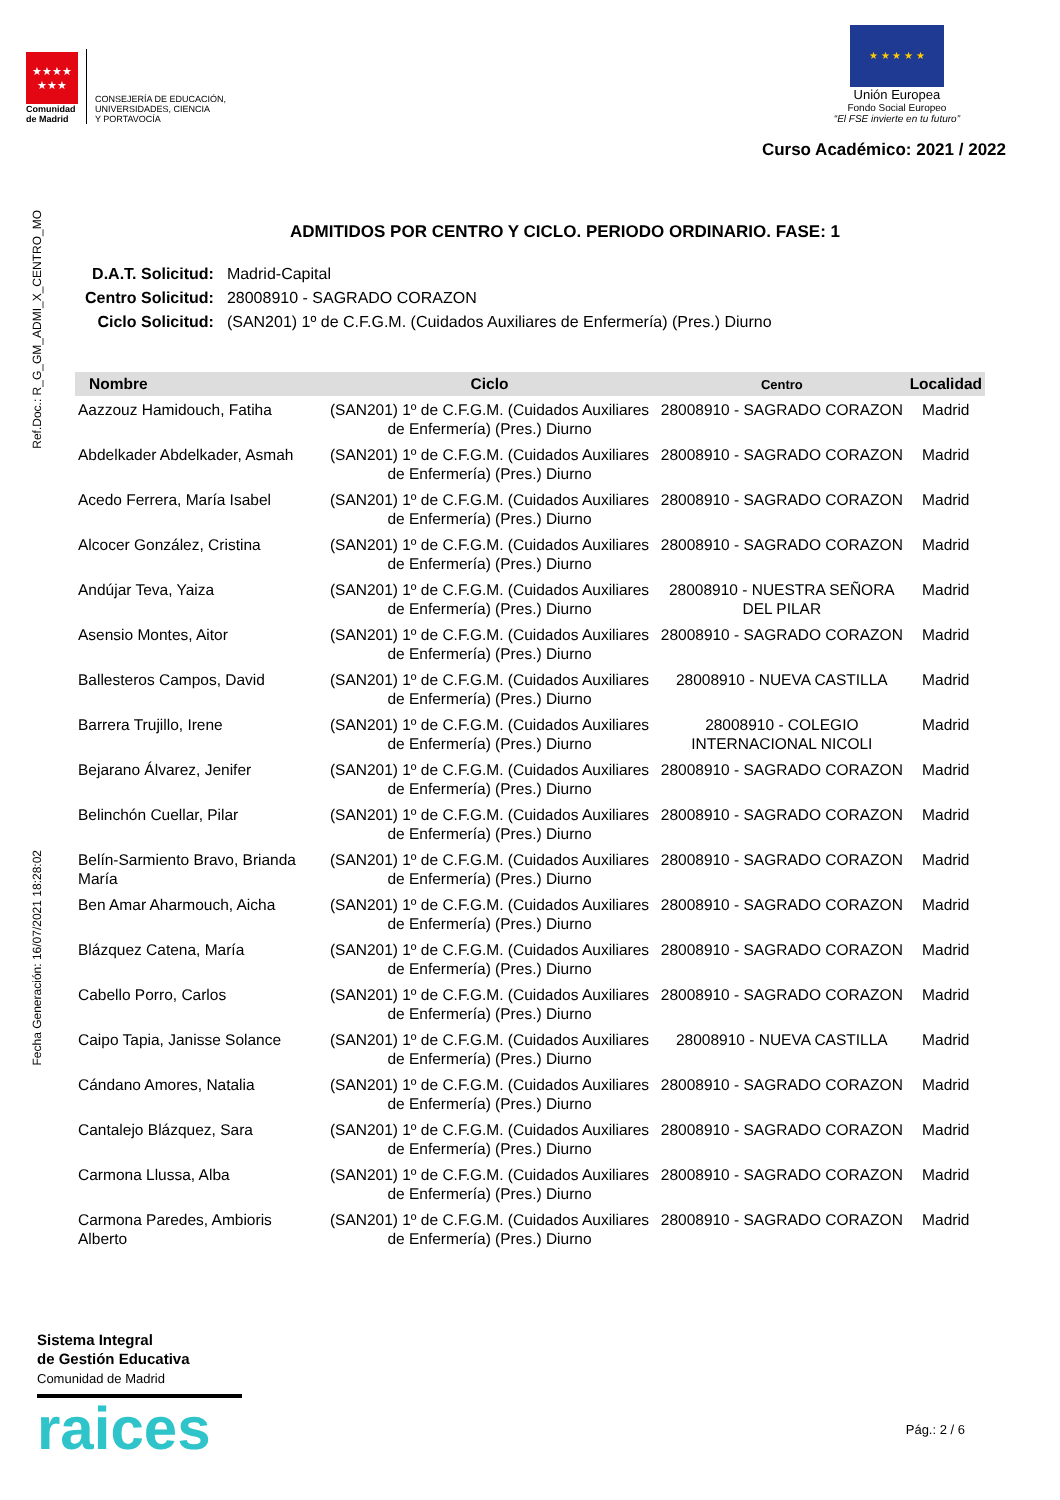★★★★
★★★
Comunidad
de Madrid
CONSEJERÍA DE EDUCACIÓN,
UNIVERSIDADES, CIENCIA
Y PORTAVOCÍA
★ ★ ★ ★ ★
Unión Europea
Fondo Social Europeo
“El FSE invierte en tu futuro”
Curso Académico: 2021 / 2022
Ref.Doc.: R_G_GM_ADMI_X_CENTRO_MO
Fecha Generación: 16/07/2021 18:28:02
ADMITIDOS POR CENTRO Y CICLO. PERIODO ORDINARIO. FASE: 1
| D.A.T. Solicitud: | Madrid-Capital |
| Centro Solicitud: | 28008910 - SAGRADO CORAZON |
| Ciclo Solicitud: | (SAN201) 1º de C.F.G.M. (Cuidados Auxiliares de Enfermería) (Pres.) Diurno |
| Nombre | Ciclo | Centro | Localidad |
| --- | --- | --- | --- |
| Aazzouz Hamidouch, Fatiha | (SAN201) 1º de C.F.G.M. (Cuidados Auxiliares de Enfermería) (Pres.) Diurno | 28008910 - SAGRADO CORAZON | Madrid |
| Abdelkader Abdelkader, Asmah | (SAN201) 1º de C.F.G.M. (Cuidados Auxiliares de Enfermería) (Pres.) Diurno | 28008910 - SAGRADO CORAZON | Madrid |
| Acedo Ferrera, María Isabel | (SAN201) 1º de C.F.G.M. (Cuidados Auxiliares de Enfermería) (Pres.) Diurno | 28008910 - SAGRADO CORAZON | Madrid |
| Alcocer González, Cristina | (SAN201) 1º de C.F.G.M. (Cuidados Auxiliares de Enfermería) (Pres.) Diurno | 28008910 - SAGRADO CORAZON | Madrid |
| Andújar Teva, Yaiza | (SAN201) 1º de C.F.G.M. (Cuidados Auxiliares de Enfermería) (Pres.) Diurno | 28008910 - NUESTRA SEÑORA DEL PILAR | Madrid |
| Asensio Montes, Aitor | (SAN201) 1º de C.F.G.M. (Cuidados Auxiliares de Enfermería) (Pres.) Diurno | 28008910 - SAGRADO CORAZON | Madrid |
| Ballesteros Campos, David | (SAN201) 1º de C.F.G.M. (Cuidados Auxiliares de Enfermería) (Pres.) Diurno | 28008910 - NUEVA CASTILLA | Madrid |
| Barrera Trujillo, Irene | (SAN201) 1º de C.F.G.M. (Cuidados Auxiliares de Enfermería) (Pres.) Diurno | 28008910 - COLEGIO INTERNACIONAL NICOLI | Madrid |
| Bejarano Álvarez, Jenifer | (SAN201) 1º de C.F.G.M. (Cuidados Auxiliares de Enfermería) (Pres.) Diurno | 28008910 - SAGRADO CORAZON | Madrid |
| Belinchón Cuellar, Pilar | (SAN201) 1º de C.F.G.M. (Cuidados Auxiliares de Enfermería) (Pres.) Diurno | 28008910 - SAGRADO CORAZON | Madrid |
| Belín-Sarmiento Bravo, Brianda María | (SAN201) 1º de C.F.G.M. (Cuidados Auxiliares de Enfermería) (Pres.) Diurno | 28008910 - SAGRADO CORAZON | Madrid |
| Ben Amar Aharmouch, Aicha | (SAN201) 1º de C.F.G.M. (Cuidados Auxiliares de Enfermería) (Pres.) Diurno | 28008910 - SAGRADO CORAZON | Madrid |
| Blázquez Catena, María | (SAN201) 1º de C.F.G.M. (Cuidados Auxiliares de Enfermería) (Pres.) Diurno | 28008910 - SAGRADO CORAZON | Madrid |
| Cabello Porro, Carlos | (SAN201) 1º de C.F.G.M. (Cuidados Auxiliares de Enfermería) (Pres.) Diurno | 28008910 - SAGRADO CORAZON | Madrid |
| Caipo Tapia, Janisse Solance | (SAN201) 1º de C.F.G.M. (Cuidados Auxiliares de Enfermería) (Pres.) Diurno | 28008910 - NUEVA CASTILLA | Madrid |
| Cándano Amores, Natalia | (SAN201) 1º de C.F.G.M. (Cuidados Auxiliares de Enfermería) (Pres.) Diurno | 28008910 - SAGRADO CORAZON | Madrid |
| Cantalejo Blázquez, Sara | (SAN201) 1º de C.F.G.M. (Cuidados Auxiliares de Enfermería) (Pres.) Diurno | 28008910 - SAGRADO CORAZON | Madrid |
| Carmona Llussa, Alba | (SAN201) 1º de C.F.G.M. (Cuidados Auxiliares de Enfermería) (Pres.) Diurno | 28008910 - SAGRADO CORAZON | Madrid |
| Carmona Paredes, Ambioris Alberto | (SAN201) 1º de C.F.G.M. (Cuidados Auxiliares de Enfermería) (Pres.) Diurno | 28008910 - SAGRADO CORAZON | Madrid |
Sistema Integral
de Gestión Educativa
Comunidad de Madrid
raices
Pág.: 2 / 6